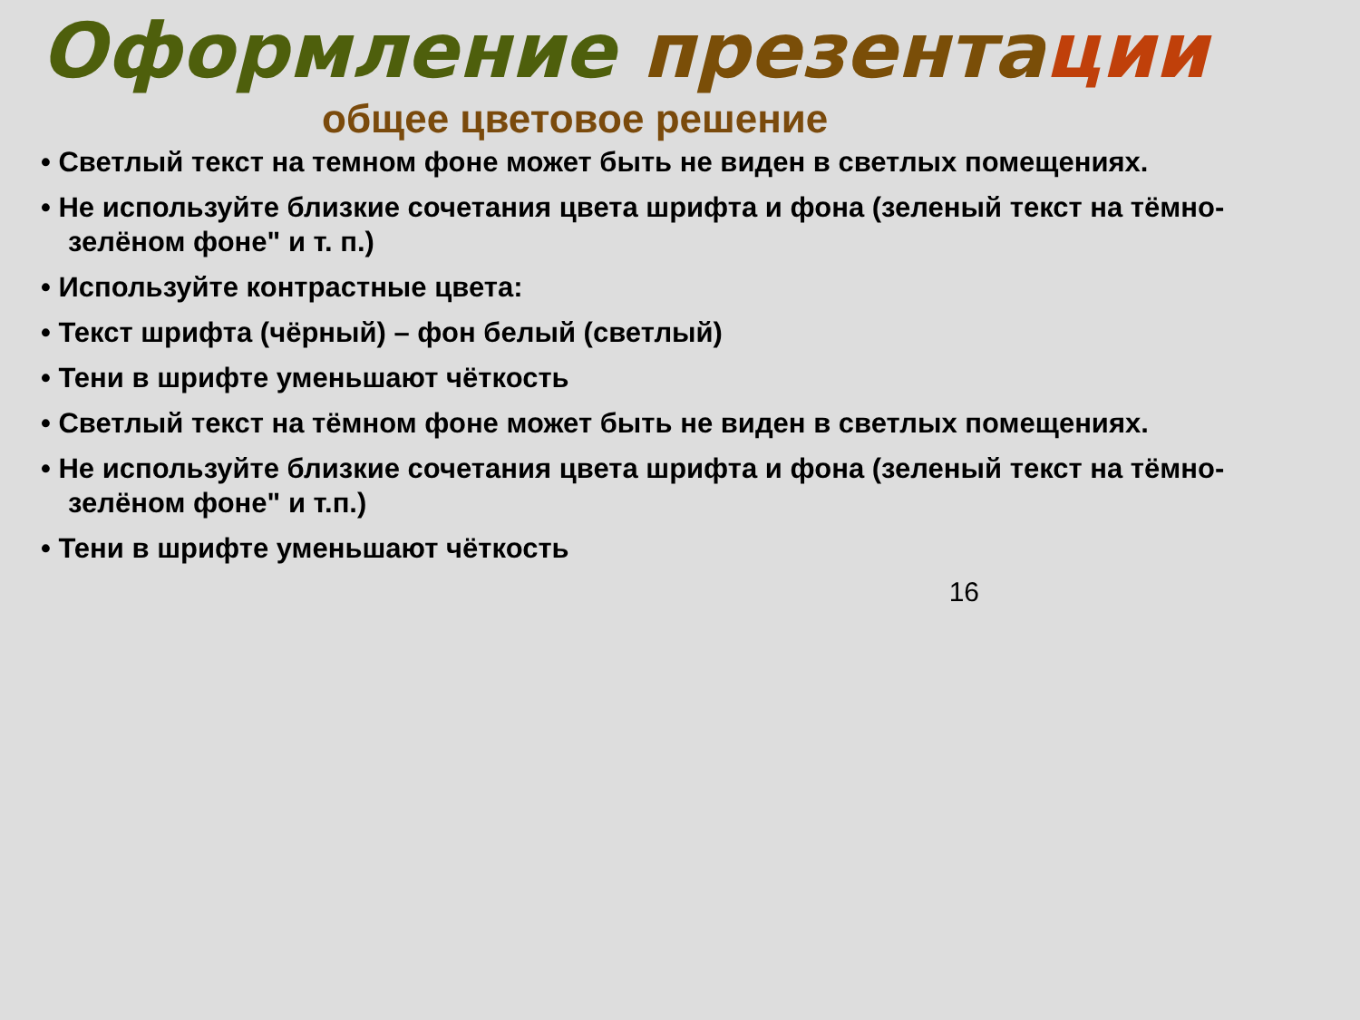Оформление презента ции
общее цветовое решение
• Светлый текст на темном фоне может быть не виден в светлых помещениях.
• Не используйте близкие сочетания цвета шрифта и фона (зеленый текст на тёмно-зелёном фоне" и т. п.)
• Используйте контрастные цвета:
• Текст шрифта (чёрный) – фон белый (светлый)
• Тени в шрифте уменьшают чёткость
• Светлый текст на тёмном фоне может быть не виден в светлых помещениях.
• Не используйте близкие сочетания цвета шрифта и фона (зеленый текст на тёмно-зелёном фоне" и т.п.)
• Тени в шрифте уменьшают чёткость
16